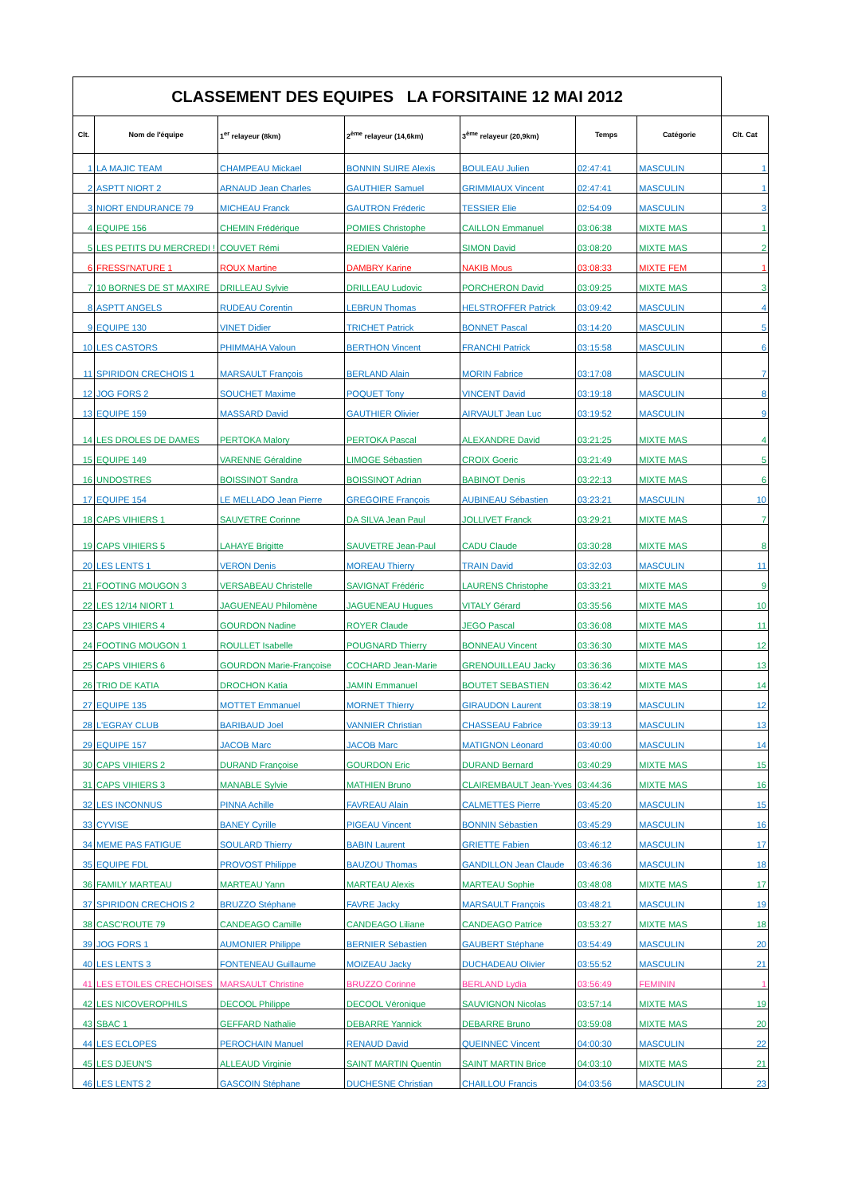| CLASSEMENT DES EQUIPES LA FORSITAINE 12 MAI 2012 | | | | | | | |
| Clt. | Nom de l'équipe | 1<sup>er</sup> relayeur (8km) | 2<sup>ème</sup> relayeur (14,6km) | 3<sup>ème</sup> relayeur (20,9km) | Temps | Catégorie | Clt. Cat |
| 1 | LA MAJIC TEAM | CHAMPEAU Mickael | BONNIN SUIRE Alexis | BOULEAU Julien | 02:47:41 | MASCULIN | 1 |
| 2 | ASPTT NIORT 2 | ARNAUD Jean Charles | GAUTHIER Samuel | GRIMMIAUX Vincent | 02:47:41 | MASCULIN | 1 |
| 3 | NIORT ENDURANCE 79 | MICHEAU Franck | GAUTRON Fréderic | TESSIER Elie | 02:54:09 | MASCULIN | 3 |
| 4 | EQUIPE 156 | CHEMIN Frédérique | POMIES Christophe | CAILLON Emmanuel | 03:06:38 | MIXTE MAS | 1 |
| 5 | LES PETITS DU MERCREDI ! | COUVET Rémi | REDIEN Valérie | SIMON David | 03:08:20 | MIXTE MAS | 2 |
| 6 | FRESSI'NATURE 1 | ROUX Martine | DAMBRY Karine | NAKIB Mous | 03:08:33 | MIXTE FEM | 1 |
| 7 | 10 BORNES DE ST MAXIRE | DRILLEAU Sylvie | DRILLEAU Ludovic | PORCHERON David | 03:09:25 | MIXTE MAS | 3 |
| 8 | ASPTT ANGELS | RUDEAU Corentin | LEBRUN Thomas | HELSTROFFER Patrick | 03:09:42 | MASCULIN | 4 |
| 9 | EQUIPE 130 | VINET Didier | TRICHET Patrick | BONNET Pascal | 03:14:20 | MASCULIN | 5 |
| 10 | LES CASTORS | PHIMMAHA Valoun | BERTHON Vincent | FRANCHI Patrick | 03:15:58 | MASCULIN | 6 |
| 11 | SPIRIDON CRECHOIS 1 | MARSAULT François | BERLAND Alain | MORIN Fabrice | 03:17:08 | MASCULIN | 7 |
| 12 | JOG FORS 2 | SOUCHET Maxime | POQUET Tony | VINCENT David | 03:19:18 | MASCULIN | 8 |
| 13 | EQUIPE 159 | MASSARD David | GAUTHIER Olivier | AIRVAULT Jean Luc | 03:19:52 | MASCULIN | 9 |
| 14 | LES DROLES DE DAMES | PERTOKA Malory | PERTOKA Pascal | ALEXANDRE David | 03:21:25 | MIXTE MAS | 4 |
| 15 | EQUIPE 149 | VARENNE Géraldine | LIMOGE Sébastien | CROIX Goeric | 03:21:49 | MIXTE MAS | 5 |
| 16 | UNDOSTRES | BOISSINOT Sandra | BOISSINOT Adrian | BABINOT Denis | 03:22:13 | MIXTE MAS | 6 |
| 17 | EQUIPE 154 | LE MELLADO Jean Pierre | GREGOIRE François | AUBINEAU Sébastien | 03:23:21 | MASCULIN | 10 |
| 18 | CAPS VIHIERS 1 | SAUVETRE Corinne | DA SILVA Jean Paul | JOLLIVET Franck | 03:29:21 | MIXTE MAS | 7 |
| 19 | CAPS VIHIERS 5 | LAHAYE Brigitte | SAUVETRE Jean-Paul | CADU Claude | 03:30:28 | MIXTE MAS | 8 |
| 20 | LES LENTS 1 | VERON Denis | MOREAU Thierry | TRAIN David | 03:32:03 | MASCULIN | 11 |
| 21 | FOOTING MOUGON 3 | VERSABEAU Christelle | SAVIGNAT Frédéric | LAURENS Christophe | 03:33:21 | MIXTE MAS | 9 |
| 22 | LES 12/14 NIORT 1 | JAGUENEAU Philomène | JAGUENEAU Hugues | VITALY Gérard | 03:35:56 | MIXTE MAS | 10 |
| 23 | CAPS VIHIERS 4 | GOURDON Nadine | ROYER Claude | JEGO Pascal | 03:36:08 | MIXTE MAS | 11 |
| 24 | FOOTING MOUGON 1 | ROULLET Isabelle | POUGNARD Thierry | BONNEAU Vincent | 03:36:30 | MIXTE MAS | 12 |
| 25 | CAPS VIHIERS 6 | GOURDON Marie-Françoise | COCHARD Jean-Marie | GRENOUILLEAU Jacky | 03:36:36 | MIXTE MAS | 13 |
| 26 | TRIO DE KATIA | DROCHON Katia | JAMIN Emmanuel | BOUTET SEBASTIEN | 03:36:42 | MIXTE MAS | 14 |
| 27 | EQUIPE 135 | MOTTET Emmanuel | MORNET Thierry | GIRAUDON Laurent | 03:38:19 | MASCULIN | 12 |
| 28 | L'EGRAY CLUB | BARIBAUD Joel | VANNIER Christian | CHASSEAU Fabrice | 03:39:13 | MASCULIN | 13 |
| 29 | EQUIPE 157 | JACOB Marc | JACOB Marc | MATIGNON Léonard | 03:40:00 | MASCULIN | 14 |
| 30 | CAPS VIHIERS 2 | DURAND Françoise | GOURDON Eric | DURAND Bernard | 03:40:29 | MIXTE MAS | 15 |
| 31 | CAPS VIHIERS 3 | MANABLE Sylvie | MATHIEN Bruno | CLAIREMBAULT Jean-Yves | 03:44:36 | MIXTE MAS | 16 |
| 32 | LES INCONNUS | PINNA Achille | FAVREAU Alain | CALMETTES Pierre | 03:45:20 | MASCULIN | 15 |
| 33 | CYVISE | BANEY Cyrille | PIGEAU Vincent | BONNIN Sébastien | 03:45:29 | MASCULIN | 16 |
| 34 | MEME PAS FATIGUE | SOULARD Thierry | BABIN Laurent | GRIETTE Fabien | 03:46:12 | MASCULIN | 17 |
| 35 | EQUIPE FDL | PROVOST Philippe | BAUZOU Thomas | GANDILLON Jean Claude | 03:46:36 | MASCULIN | 18 |
| 36 | FAMILY MARTEAU | MARTEAU Yann | MARTEAU Alexis | MARTEAU Sophie | 03:48:08 | MIXTE MAS | 17 |
| 37 | SPIRIDON CRECHOIS 2 | BRUZZO Stéphane | FAVRE Jacky | MARSAULT François | 03:48:21 | MASCULIN | 19 |
| 38 | CASC'ROUTE 79 | CANDEAGO Camille | CANDEAGO Liliane | CANDEAGO Patrice | 03:53:27 | MIXTE MAS | 18 |
| 39 | JOG FORS 1 | AUMONIER Philippe | BERNIER Sébastien | GAUBERT Stéphane | 03:54:49 | MASCULIN | 20 |
| 40 | LES LENTS 3 | FONTENEAU Guillaume | MOIZEAU Jacky | DUCHADEAU Olivier | 03:55:52 | MASCULIN | 21 |
| 41 | LES ETOILES CRECHOISES | MARSAULT Christine | BRUZZO Corinne | BERLAND Lydia | 03:56:49 | FEMININ | 1 |
| 42 | LES NICOVEROPHILS | DECOOL Philippe | DECOOL Véronique | SAUVIGNON Nicolas | 03:57:14 | MIXTE MAS | 19 |
| 43 | SBAC 1 | GEFFARD Nathalie | DEBARRE Yannick | DEBARRE Bruno | 03:59:08 | MIXTE MAS | 20 |
| 44 | LES ECLOPES | PEROCHAIN Manuel | RENAUD David | QUEINNEC Vincent | 04:00:30 | MASCULIN | 22 |
| 45 | LES DJEUN'S | ALLEAUD Virginie | SAINT MARTIN Quentin | SAINT MARTIN Brice | 04:03:10 | MIXTE MAS | 21 |
| 46 | LES LENTS 2 | GASCOIN Stéphane | DUCHESNE Christian | CHAILLOU Francis | 04:03:56 | MASCULIN | 23 |